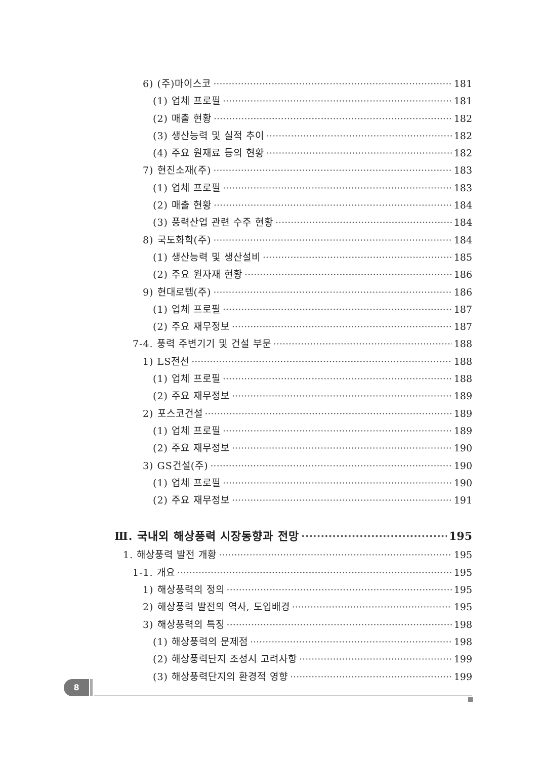6) (주)마이스코 181
(1) 업체 프로필 181
(2) 매출 현황 182
(3) 생산능력 및 실적 추이 182
(4) 주요 원재료 등의 현황 182
7) 현진소재(주) 183
(1) 업체 프로필 183
(2) 매출 현황 184
(3) 풍력산업 관련 수주 현황 184
8) 국도화학(주) 184
(1) 생산능력 및 생산설비 185
(2) 주요 원자재 현황 186
9) 현대로템(주) 186
(1) 업체 프로필 187
(2) 주요 재무정보 187
7-4. 풍력 주변기기 및 건설 부문 188
1) LS전선 188
(1) 업체 프로필 188
(2) 주요 재무정보 189
2) 포스코건설 189
(1) 업체 프로필 189
(2) 주요 재무정보 190
3) GS건설(주) 190
(1) 업체 프로필 190
(2) 주요 재무정보 191
Ⅲ. 국내외 해상풍력 시장동향과 전망 195
1. 해상풍력 발전 개황 195
1-1. 개요 195
1) 해상풍력의 정의 195
2) 해상풍력 발전의 역사, 도입배경 195
3) 해상풍력의 특징 198
(1) 해상풍력의 문제점 198
(2) 해상풍력단지 조성시 고려사항 199
(3) 해상풍력단지의 환경적 영향 199
8